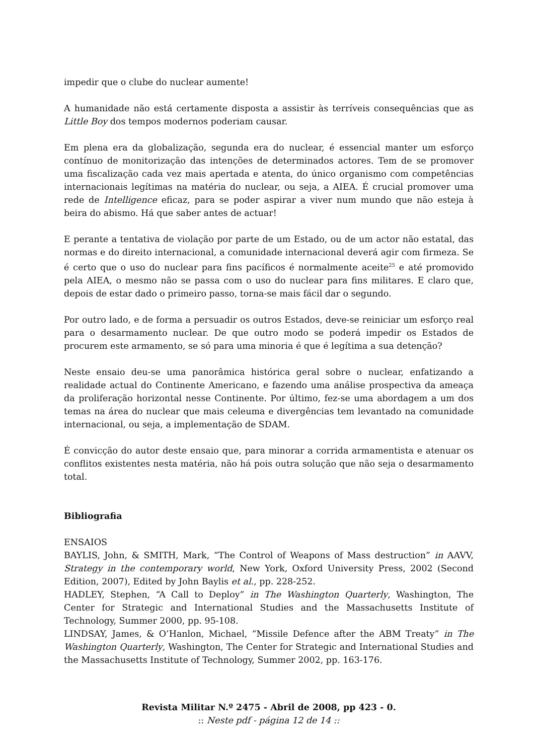impedir que o clube do nuclear aumente!
A humanidade não está certamente disposta a assistir às terríveis consequências que as Little Boy dos tempos modernos poderiam causar.
Em plena era da globalização, segunda era do nuclear, é essencial manter um esforço contínuo de monitorização das intenções de determinados actores. Tem de se promover uma fiscalização cada vez mais apertada e atenta, do único organismo com competências internacionais legítimas na matéria do nuclear, ou seja, a AIEA. É crucial promover uma rede de Intelligence eficaz, para se poder aspirar a viver num mundo que não esteja à beira do abismo. Há que saber antes de actuar!
E perante a tentativa de violação por parte de um Estado, ou de um actor não estatal, das normas e do direito internacional, a comunidade internacional deverá agir com firmeza. Se é certo que o uso do nuclear para fins pacíficos é normalmente aceite<sup>25</sup> e até promovido pela AIEA, o mesmo não se passa com o uso do nuclear para fins militares. E claro que, depois de estar dado o primeiro passo, torna-se mais fácil dar o segundo.
Por outro lado, e de forma a persuadir os outros Estados, deve-se reiniciar um esforço real para o desarmamento nuclear. De que outro modo se poderá impedir os Estados de procurem este armamento, se só para uma minoria é que é legítima a sua detenção?
Neste ensaio deu-se uma panorâmica histórica geral sobre o nuclear, enfatizando a realidade actual do Continente Americano, e fazendo uma análise prospectiva da ameaça da proliferação horizontal nesse Continente. Por último, fez-se uma abordagem a um dos temas na área do nuclear que mais celeuma e divergências tem levantado na comunidade internacional, ou seja, a implementação de SDAM.
É convicção do autor deste ensaio que, para minorar a corrida armamentista e atenuar os conflitos existentes nesta matéria, não há pois outra solução que não seja o desarmamento total.
Bibliografia
ENSAIOS
BAYLIS, John, & SMITH, Mark, “The Control of Weapons of Mass destruction” in AAVV, Strategy in the contemporary world, New York, Oxford University Press, 2002 (Second Edition, 2007), Edited by John Baylis et al., pp. 228-252.
HADLEY, Stephen, “A Call to Deploy” in The Washington Quarterly, Washington, The Center for Strategic and International Studies and the Massachusetts Institute of Technology, Summer 2000, pp. 95-108.
LINDSAY, James, & O’Hanlon, Michael, “Missile Defence after the ABM Treaty” in The Washington Quarterly, Washington, The Center for Strategic and International Studies and the Massachusetts Institute of Technology, Summer 2002, pp. 163-176.
Revista Militar N.º 2475 - Abril de 2008, pp 423 - 0.
:: Neste pdf - página 12 de 14 ::